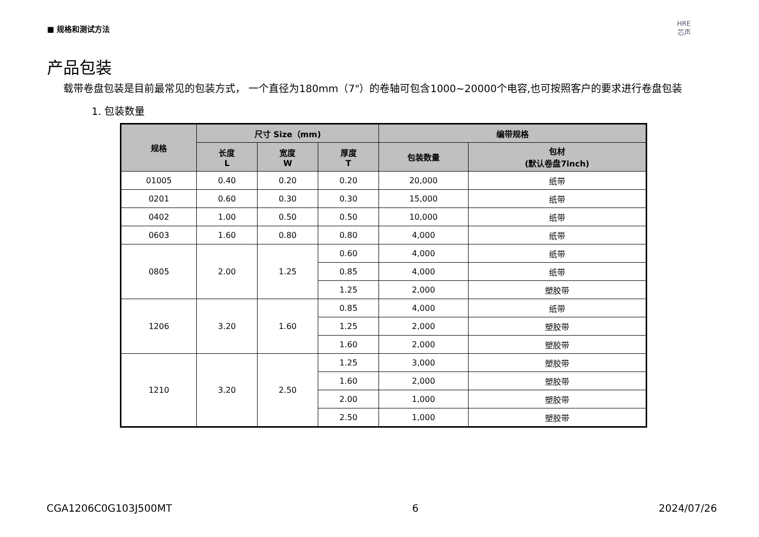■ 规格和测试方法
HRE
芯声
产品包装
载带卷盘包装是目前最常见的包装方式， 一个直径为180mm（7"）的卷轴可包含1000~20000个电容,也可按照客户的要求进行卷盘包装
1. 包装数量
| 规格 | 尺寸 Size（mm) | | | 编带规格 | |
| --- | --- | --- | --- | --- | --- |
| | 长度 L | 宽度 W | 厚度 T | 包装数量 | 包材 (默认卷盘7inch) |
| 01005 | 0.40 | 0.20 | 0.20 | 20,000 | 纸带 |
| 0201 | 0.60 | 0.30 | 0.30 | 15,000 | 纸带 |
| 0402 | 1.00 | 0.50 | 0.50 | 10,000 | 纸带 |
| 0603 | 1.60 | 0.80 | 0.80 | 4,000 | 纸带 |
| 0805 | 2.00 | 1.25 | 0.60 | 4,000 | 纸带 |
| | | | 0.85 | 4,000 | 纸带 |
| | | | 1.25 | 2,000 | 塑胶带 |
| 1206 | 3.20 | 1.60 | 0.85 | 4,000 | 纸带 |
| | | | 1.25 | 2,000 | 塑胶带 |
| | | | 1.60 | 2,000 | 塑胶带 |
| 1210 | 3.20 | 2.50 | 1.25 | 3,000 | 塑胶带 |
| | | | 1.60 | 2,000 | 塑胶带 |
| | | | 2.00 | 1,000 | 塑胶带 |
| | | | 2.50 | 1,000 | 塑胶带 |
CGA1206C0G103J500MT 6 2024/07/26